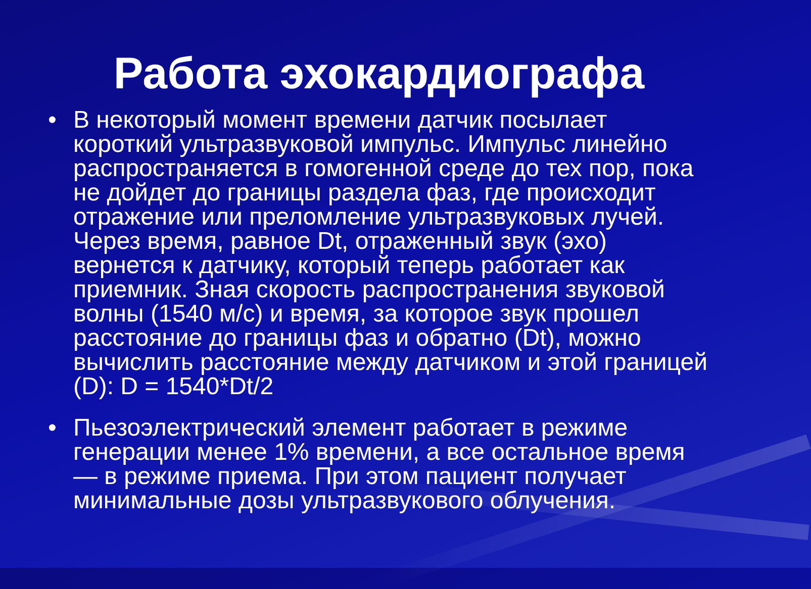Работа эхокардиографа
• В некоторый момент времени датчик посылает короткий ультразвуковой импульс. Импульс линейно распространяется в гомогенной среде до тех пор, пока не дойдет до границы раздела фаз, где происходит отражение или преломление ультразвуковых лучей. Через время, равное Dt, отраженный звук (эхо) вернется к датчику, который теперь работает как приемник. Зная скорость распространения звуковой волны (1540 м/с) и время, за которое звук прошел расстояние до границы фаз и обратно (Dt), можно вычислить расстояние между датчиком и этой границей (D): D = 1540*Dt/2
• Пьезоэлектрический элемент работает в режиме генерации менее 1% времени, а все остальное время — в режиме приема. При этом пациент получает минимальные дозы ультразвукового облучения.